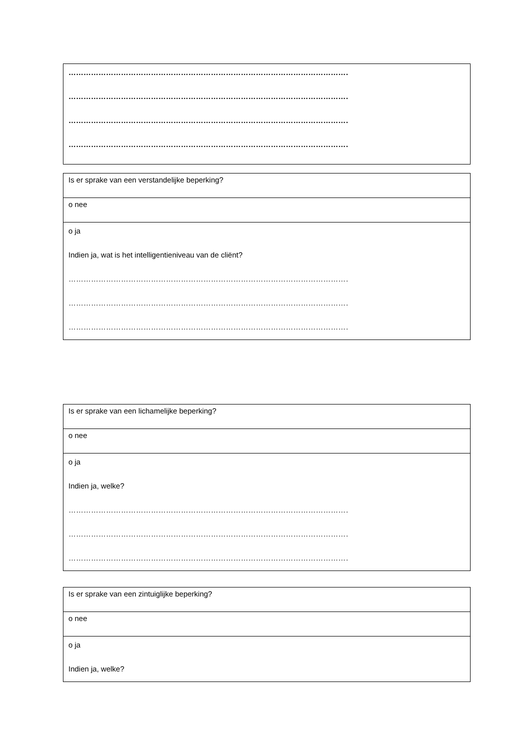| ……………………………………………………………………………………………………………. …………………………………………………………………………………………………………… …………………………………………………………………………………………………………… …………………………………………………………………………………………………………… |
| Is er sprake van een verstandelijke beperking? |
| o nee |
| o ja Indien ja, wat is het intelligentieniveau van de cliënt? …………………………………………………………………………………………………………… …………………………………………………………………………………………………………… …………………………………………………………………………………………………………… |
| Is er sprake van een lichamelijke beperking? |
| o nee |
| o ja Indien ja, welke? …………………………………………………………………………………………………………… …………………………………………………………………………………………………………… …………………………………………………………………………………………………………… |
| Is er sprake van een zintuiglijke beperking? |
| o nee |
| o ja Indien ja, welke? |